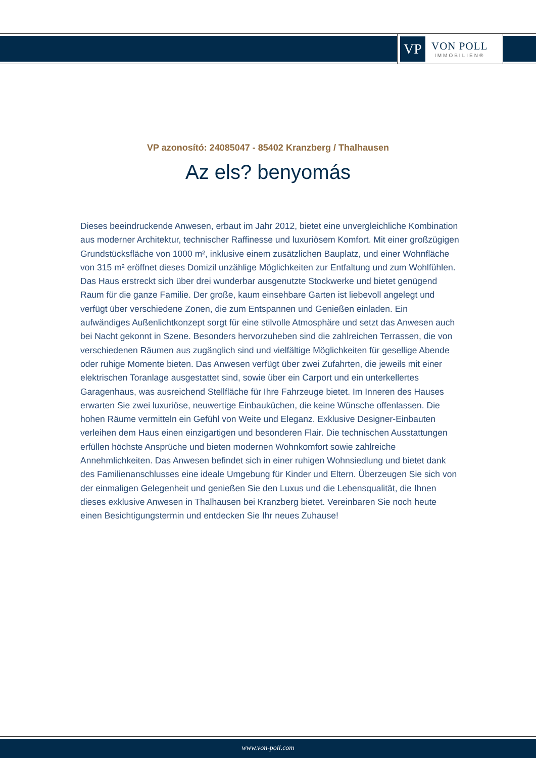VP
VON POLL
IMMOBILIEN®
VP azonosító: 24085047 - 85402 Kranzberg / Thalhausen
Az els? benyomás
Dieses beeindruckende Anwesen, erbaut im Jahr 2012, bietet eine unvergleichliche Kombination aus moderner Architektur, technischer Raffinesse und luxuriösem Komfort. Mit einer großzügigen Grundstücksfläche von 1000 m², inklusive einem zusätzlichen Bauplatz, und einer Wohnfläche von 315 m² eröffnet dieses Domizil unzählige Möglichkeiten zur Entfaltung und zum Wohlfühlen. Das Haus erstreckt sich über drei wunderbar ausgenutzte Stockwerke und bietet genügend Raum für die ganze Familie. Der große, kaum einsehbare Garten ist liebevoll angelegt und verfügt über verschiedene Zonen, die zum Entspannen und Genießen einladen. Ein aufwändiges Außenlichtkonzept sorgt für eine stilvolle Atmosphäre und setzt das Anwesen auch bei Nacht gekonnt in Szene. Besonders hervorzuheben sind die zahlreichen Terrassen, die von verschiedenen Räumen aus zugänglich sind und vielfältige Möglichkeiten für gesellige Abende oder ruhige Momente bieten. Das Anwesen verfügt über zwei Zufahrten, die jeweils mit einer elektrischen Toranlage ausgestattet sind, sowie über ein Carport und ein unterkellertes Garagenhaus, was ausreichend Stellfläche für Ihre Fahrzeuge bietet. Im Inneren des Hauses erwarten Sie zwei luxuriöse, neuwertige Einbauküchen, die keine Wünsche offenlassen. Die hohen Räume vermitteln ein Gefühl von Weite und Eleganz. Exklusive Designer-Einbauten verleihen dem Haus einen einzigartigen und besonderen Flair. Die technischen Ausstattungen erfüllen höchste Ansprüche und bieten modernen Wohnkomfort sowie zahlreiche Annehmlichkeiten. Das Anwesen befindet sich in einer ruhigen Wohnsiedlung und bietet dank des Familienanschlusses eine ideale Umgebung für Kinder und Eltern. Überzeugen Sie sich von der einmaligen Gelegenheit und genießen Sie den Luxus und die Lebensqualität, die Ihnen dieses exklusive Anwesen in Thalhausen bei Kranzberg bietet. Vereinbaren Sie noch heute einen Besichtigungstermin und entdecken Sie Ihr neues Zuhause!
www.von-poll.com